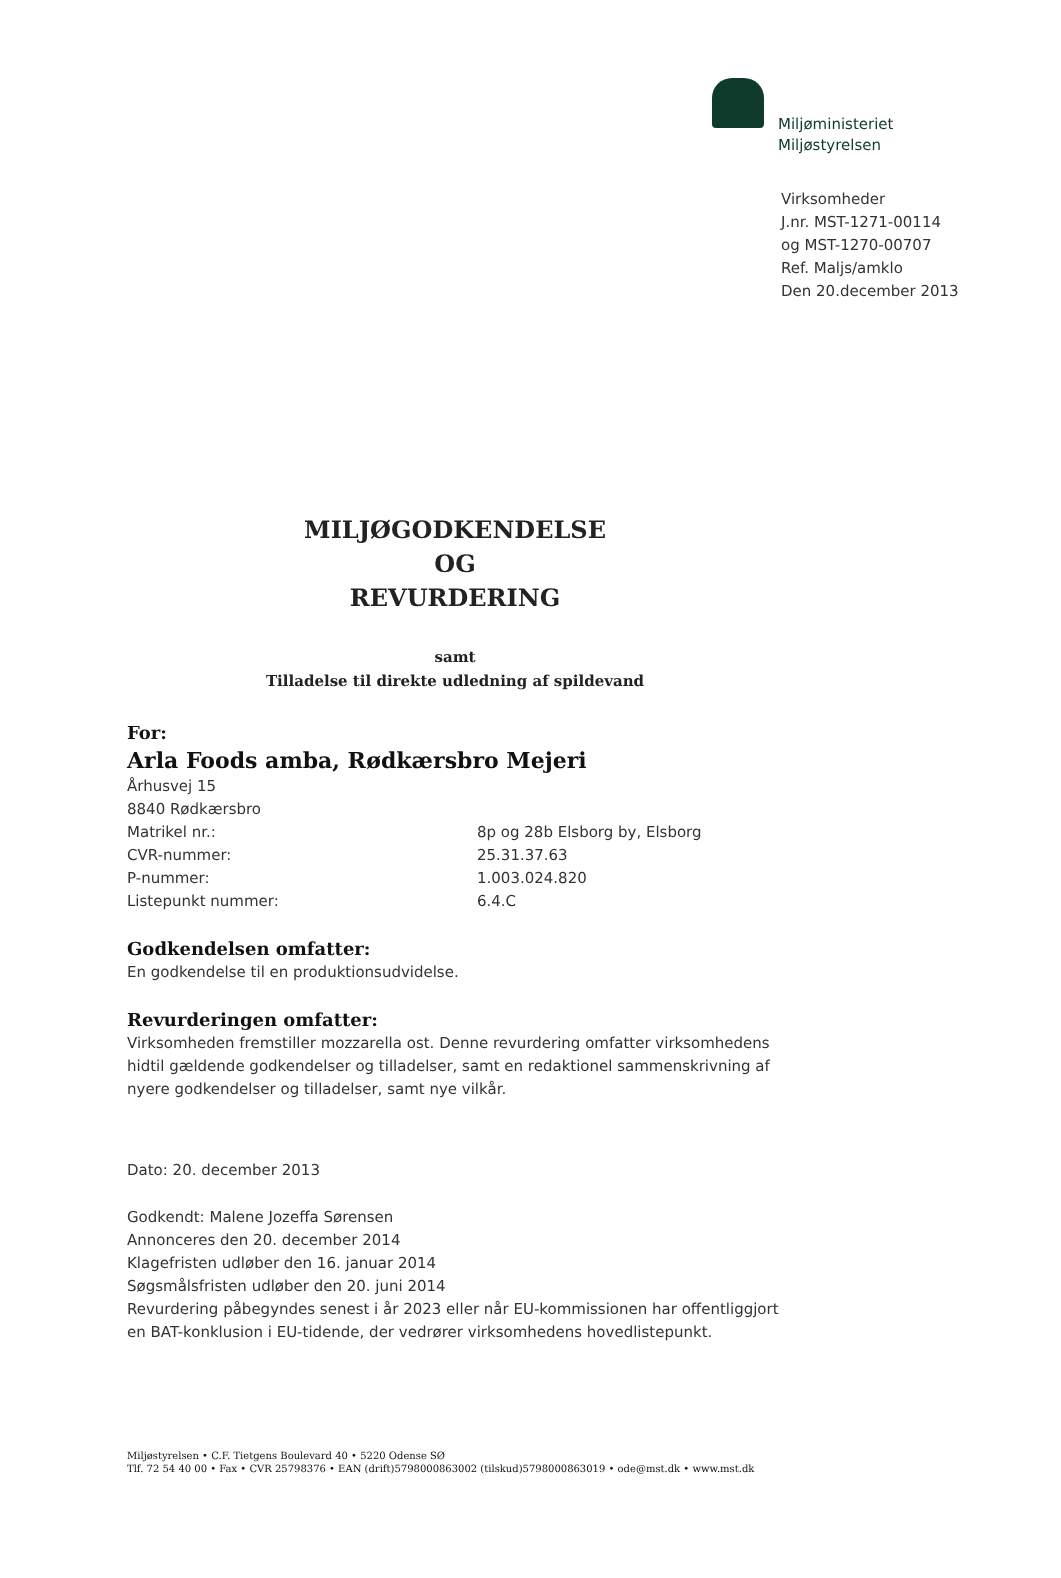Miljøministeriet
Miljøstyrelsen
Virksomheder
J.nr. MST-1271-00114
og MST-1270-00707
Ref. Maljs/amklo
Den 20.december 2013
MILJØGODKENDELSE
OG
REVURDERING
samt
Tilladelse til direkte udledning af spildevand
For:
Arla Foods amba, Rødkærsbro Mejeri
Århusvej 15
8840 Rødkærsbro
Matrikel nr.: 8p og 28b Elsborg by, Elsborg
CVR-nummer: 25.31.37.63
P-nummer: 1.003.024.820
Listepunkt nummer: 6.4.C
Godkendelsen omfatter:
En godkendelse til en produktionsudvidelse.
Revurderingen omfatter:
Virksomheden fremstiller mozzarella ost. Denne revurdering omfatter virksomhedens hidtil gældende godkendelser og tilladelser, samt en redaktionel sammenskrivning af nyere godkendelser og tilladelser, samt nye vilkår.
Dato: 20. december 2013
Godkendt: Malene Jozeffa Sørensen
Annonceres den 20. december 2014
Klagefristen udløber den 16. januar 2014
Søgsmålsfristen udløber den 20. juni 2014
Revurdering påbegyndes senest i år 2023 eller når EU-kommissionen har offentliggjort en BAT-konklusion i EU-tidende, der vedrører virksomhedens hovedlistepunkt.
Miljøstyrelsen • C.F. Tietgens Boulevard 40 • 5220 Odense SØ
Tlf. 72 54 40 00 • Fax • CVR 25798376 • EAN (drift)5798000863002 (tilskud)5798000863019 • ode@mst.dk • www.mst.dk